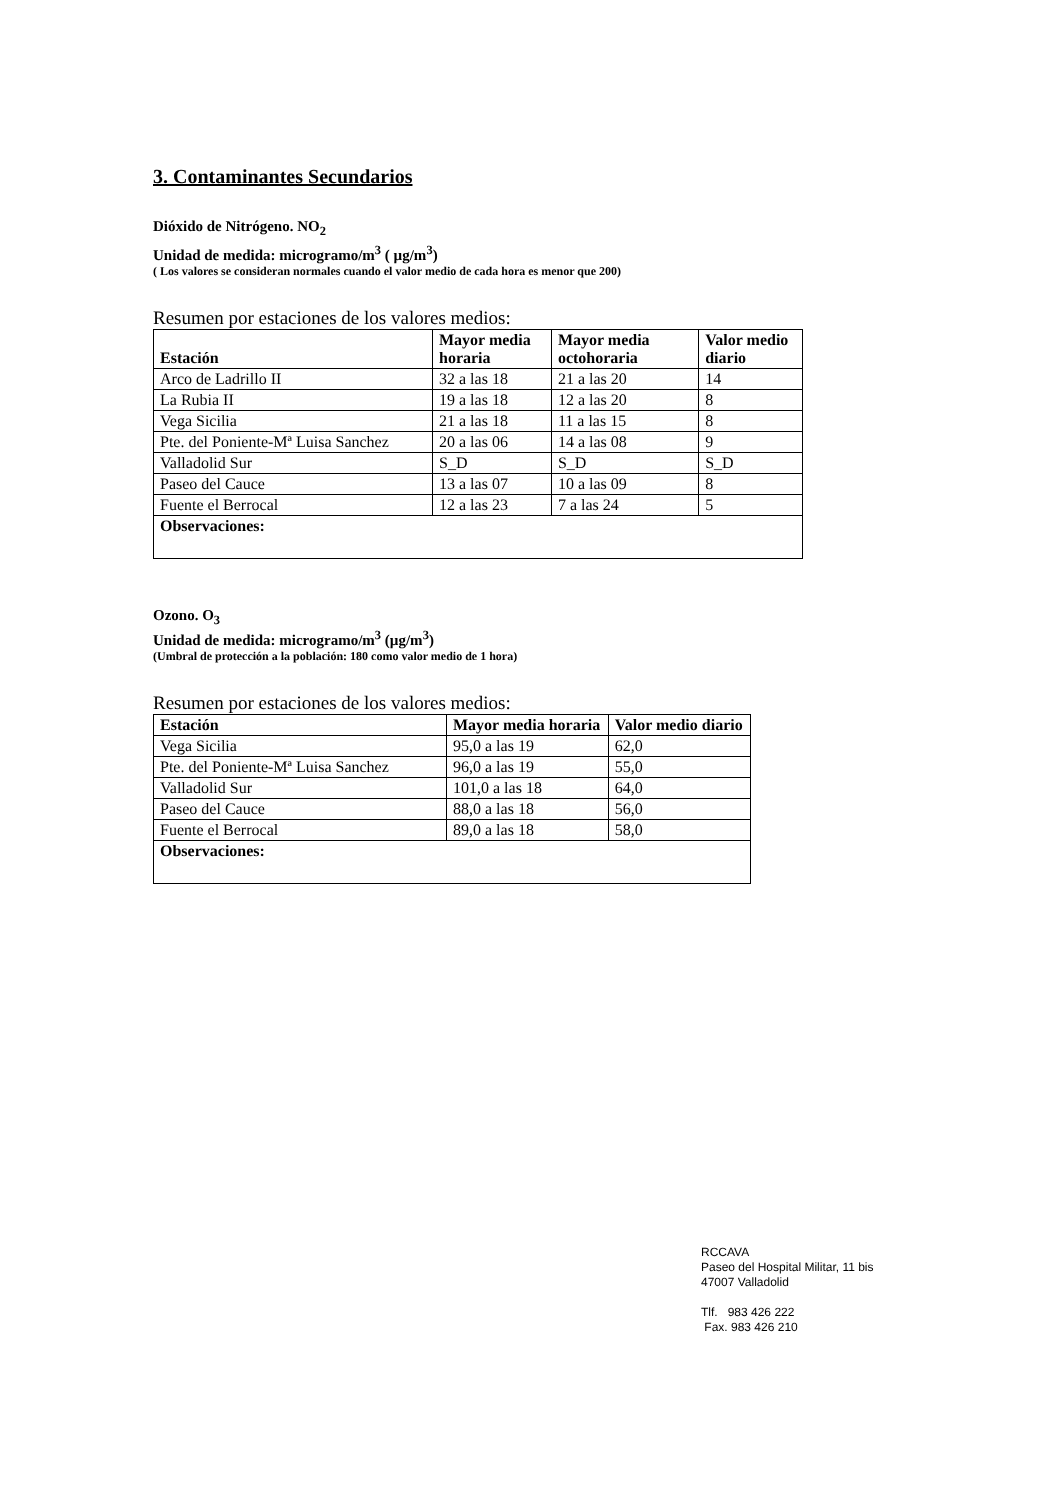3. Contaminantes Secundarios
Dióxido de Nitrógeno. NO<sub>2</sub>
Unidad de medida: microgramo/m<sup>3</sup> ( µg/m<sup>3</sup>)
( Los valores se consideran normales cuando el valor medio de cada hora es menor que 200)
Resumen por estaciones de los valores medios:
| Estación | Mayor media horaria | Mayor media octohoraria | Valor medio diario |
| --- | --- | --- | --- |
| Arco de Ladrillo II | 32 a las 18 | 21 a las 20 | 14 |
| La Rubia II | 19 a las 18 | 12 a las 20 | 8 |
| Vega Sicilia | 21 a las 18 | 11 a las 15 | 8 |
| Pte. del Poniente-Mª Luisa Sanchez | 20 a las 06 | 14 a las 08 | 9 |
| Valladolid Sur | S_D | S_D | S_D |
| Paseo del Cauce | 13 a las 07 | 10 a las 09 | 8 |
| Fuente el Berrocal | 12 a las 23 | 7 a las 24 | 5 |
| Observaciones: | | | |
Ozono. O<sub>3</sub>
Unidad de medida: microgramo/m<sup>3</sup> (µg/m<sup>3</sup>)
(Umbral de protección a la población: 180 como valor medio de 1 hora)
Resumen por estaciones de los valores medios:
| Estación | Mayor media horaria | Valor medio diario |
| --- | --- | --- |
| Vega Sicilia | 95,0 a las 19 | 62,0 |
| Pte. del Poniente-Mª Luisa Sanchez | 96,0 a las 19 | 55,0 |
| Valladolid Sur | 101,0 a las 18 | 64,0 |
| Paseo del Cauce | 88,0 a las 18 | 56,0 |
| Fuente el Berrocal | 89,0 a las 18 | 58,0 |
| Observaciones: | | |
RCCAVA
Paseo del Hospital Militar, 11 bis
47007 Valladolid
Tlf. 983 426 222
Fax. 983 426 210